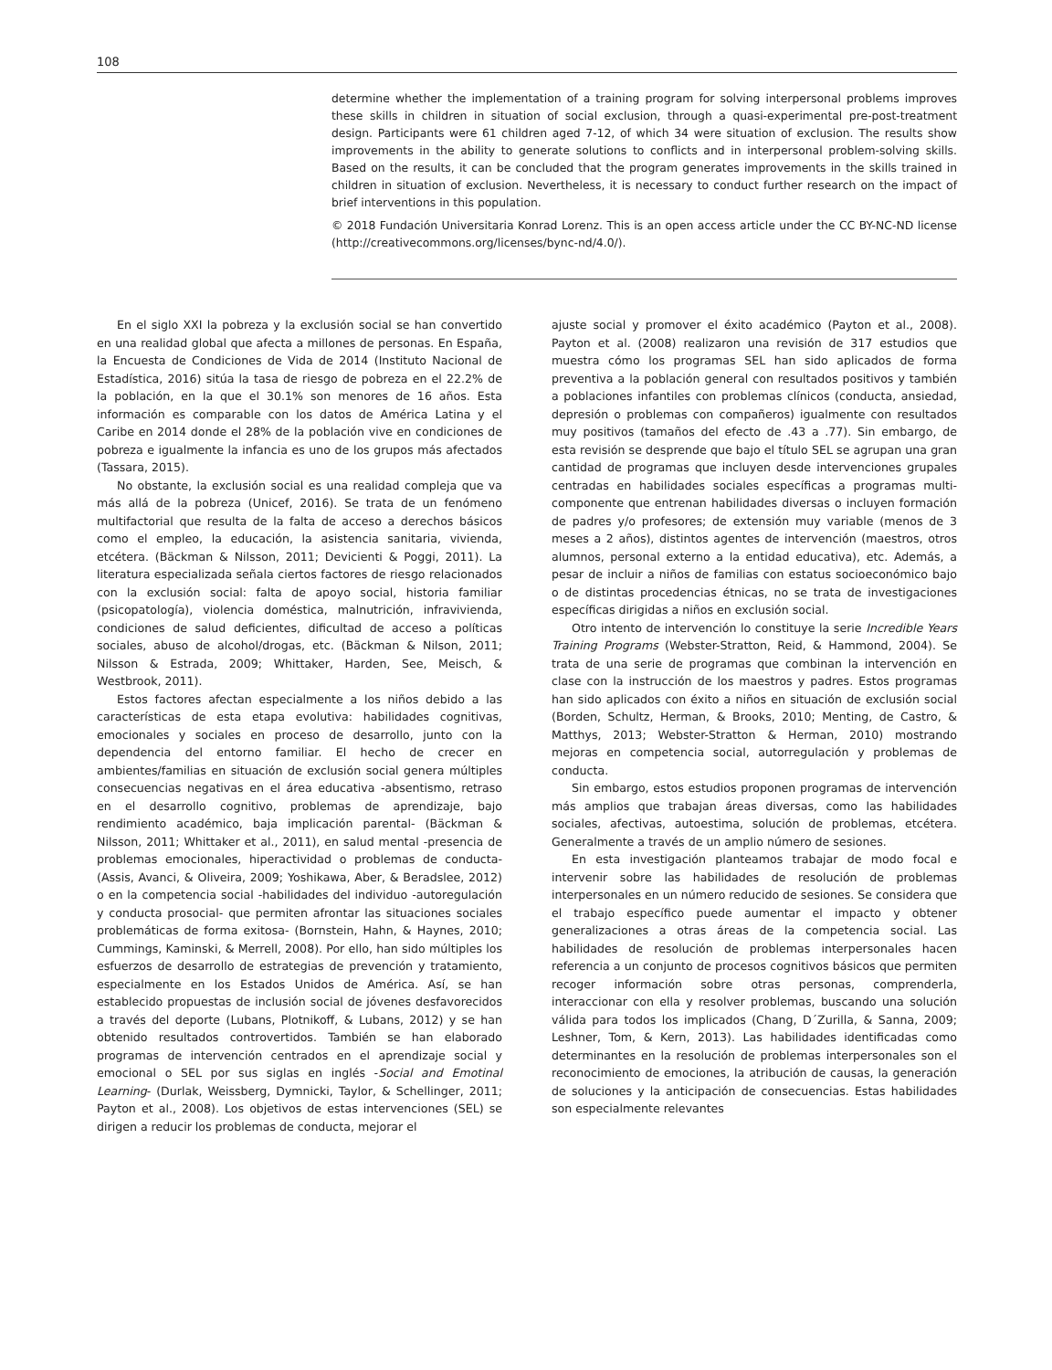108
determine whether the implementation of a training program for solving interpersonal problems improves these skills in children in situation of social exclusion, through a quasi-experimental pre-post-treatment design. Participants were 61 children aged 7-12, of which 34 were situation of exclusion. The results show improvements in the ability to generate solutions to conflicts and in interpersonal problem-solving skills. Based on the results, it can be concluded that the program generates improvements in the skills trained in children in situation of exclusion. Nevertheless, it is necessary to conduct further research on the impact of brief interventions in this population.
© 2018 Fundación Universitaria Konrad Lorenz. This is an open access article under the CC BY-NC-ND license (http://creativecommons.org/licenses/bync-nd/4.0/).
En el siglo XXI la pobreza y la exclusión social se han convertido en una realidad global que afecta a millones de personas. En España, la Encuesta de Condiciones de Vida de 2014 (Instituto Nacional de Estadística, 2016) sitúa la tasa de riesgo de pobreza en el 22.2% de la población, en la que el 30.1% son menores de 16 años. Esta información es comparable con los datos de América Latina y el Caribe en 2014 donde el 28% de la población vive en condiciones de pobreza e igualmente la infancia es uno de los grupos más afectados (Tassara, 2015).
No obstante, la exclusión social es una realidad compleja que va más allá de la pobreza (Unicef, 2016). Se trata de un fenómeno multifactorial que resulta de la falta de acceso a derechos básicos como el empleo, la educación, la asistencia sanitaria, vivienda, etcétera. (Bäckman & Nilsson, 2011; Devicienti & Poggi, 2011). La literatura especializada señala ciertos factores de riesgo relacionados con la exclusión social: falta de apoyo social, historia familiar (psicopatología), violencia doméstica, malnutrición, infravivienda, condiciones de salud deficientes, dificultad de acceso a políticas sociales, abuso de alcohol/drogas, etc. (Bäckman & Nilson, 2011; Nilsson & Estrada, 2009; Whittaker, Harden, See, Meisch, & Westbrook, 2011).
Estos factores afectan especialmente a los niños debido a las características de esta etapa evolutiva: habilidades cognitivas, emocionales y sociales en proceso de desarrollo, junto con la dependencia del entorno familiar. El hecho de crecer en ambientes/familias en situación de exclusión social genera múltiples consecuencias negativas en el área educativa -absentismo, retraso en el desarrollo cognitivo, problemas de aprendizaje, bajo rendimiento académico, baja implicación parental- (Bäckman & Nilsson, 2011; Whittaker et al., 2011), en salud mental -presencia de problemas emocionales, hiperactividad o problemas de conducta- (Assis, Avanci, & Oliveira, 2009; Yoshikawa, Aber, & Beradslee, 2012) o en la competencia social -habilidades del individuo -autoregulación y conducta prosocial- que permiten afrontar las situaciones sociales problemáticas de forma exitosa- (Bornstein, Hahn, & Haynes, 2010; Cummings, Kaminski, & Merrell, 2008). Por ello, han sido múltiples los esfuerzos de desarrollo de estrategias de prevención y tratamiento, especialmente en los Estados Unidos de América. Así, se han establecido propuestas de inclusión social de jóvenes desfavorecidos a través del deporte (Lubans, Plotnikoff, & Lubans, 2012) y se han obtenido resultados controvertidos. También se han elaborado programas de intervención centrados en el aprendizaje social y emocional o SEL por sus siglas en inglés -Social and Emotinal Learning- (Durlak, Weissberg, Dymnicki, Taylor, & Schellinger, 2011; Payton et al., 2008). Los objetivos de estas intervenciones (SEL) se dirigen a reducir los problemas de conducta, mejorar el
ajuste social y promover el éxito académico (Payton et al., 2008). Payton et al. (2008) realizaron una revisión de 317 estudios que muestra cómo los programas SEL han sido aplicados de forma preventiva a la población general con resultados positivos y también a poblaciones infantiles con problemas clínicos (conducta, ansiedad, depresión o problemas con compañeros) igualmente con resultados muy positivos (tamaños del efecto de .43 a .77). Sin embargo, de esta revisión se desprende que bajo el título SEL se agrupan una gran cantidad de programas que incluyen desde intervenciones grupales centradas en habilidades sociales específicas a programas multi-componente que entrenan habilidades diversas o incluyen formación de padres y/o profesores; de extensión muy variable (menos de 3 meses a 2 años), distintos agentes de intervención (maestros, otros alumnos, personal externo a la entidad educativa), etc. Además, a pesar de incluir a niños de familias con estatus socioeconómico bajo o de distintas procedencias étnicas, no se trata de investigaciones específicas dirigidas a niños en exclusión social.
Otro intento de intervención lo constituye la serie Incredible Years Training Programs (Webster-Stratton, Reid, & Hammond, 2004). Se trata de una serie de programas que combinan la intervención en clase con la instrucción de los maestros y padres. Estos programas han sido aplicados con éxito a niños en situación de exclusión social (Borden, Schultz, Herman, & Brooks, 2010; Menting, de Castro, & Matthys, 2013; Webster-Stratton & Herman, 2010) mostrando mejoras en competencia social, autorregulación y problemas de conducta.
Sin embargo, estos estudios proponen programas de intervención más amplios que trabajan áreas diversas, como las habilidades sociales, afectivas, autoestima, solución de problemas, etcétera. Generalmente a través de un amplio número de sesiones.
En esta investigación planteamos trabajar de modo focal e intervenir sobre las habilidades de resolución de problemas interpersonales en un número reducido de sesiones. Se considera que el trabajo específico puede aumentar el impacto y obtener generalizaciones a otras áreas de la competencia social. Las habilidades de resolución de problemas interpersonales hacen referencia a un conjunto de procesos cognitivos básicos que permiten recoger información sobre otras personas, comprenderla, interaccionar con ella y resolver problemas, buscando una solución válida para todos los implicados (Chang, D´Zurilla, & Sanna, 2009; Leshner, Tom, & Kern, 2013). Las habilidades identificadas como determinantes en la resolución de problemas interpersonales son el reconocimiento de emociones, la atribución de causas, la generación de soluciones y la anticipación de consecuencias. Estas habilidades son especialmente relevantes